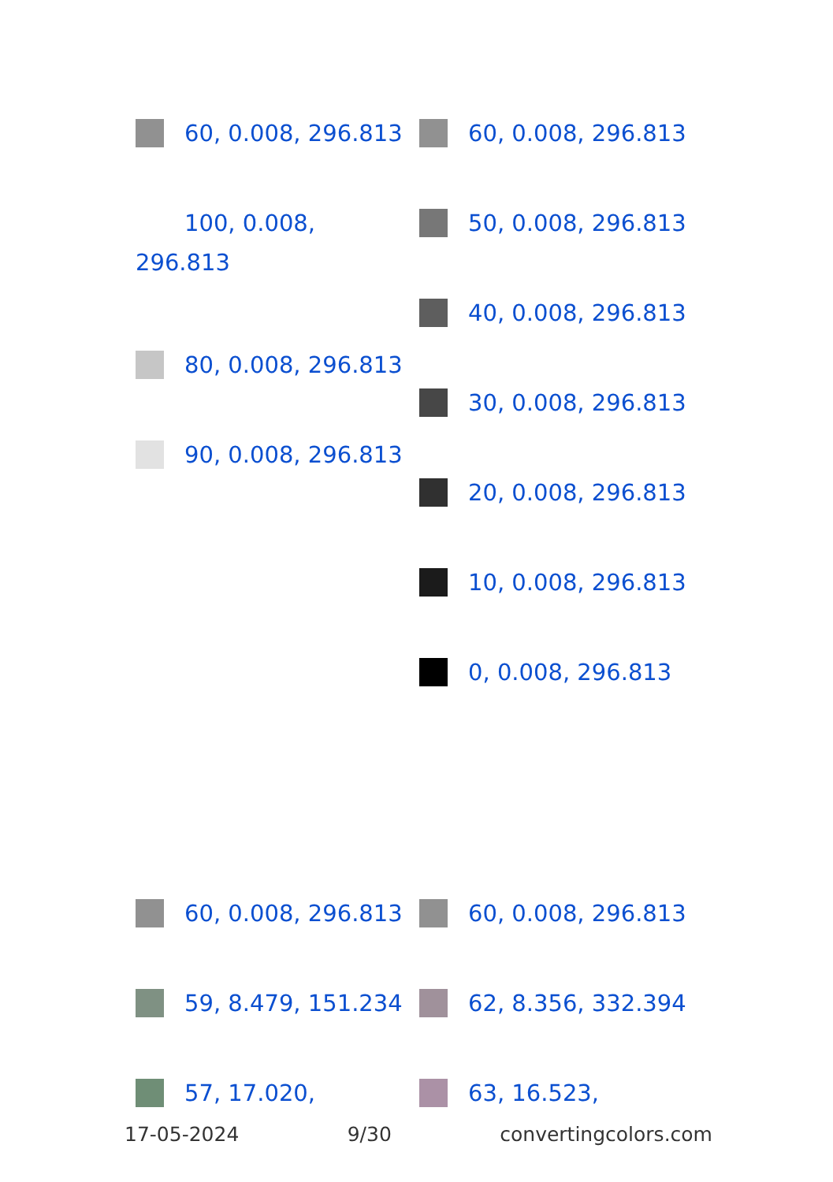60, 0.008, 296.813
100, 0.008,
296.813
80, 0.008, 296.813
90, 0.008, 296.813
60, 0.008, 296.813
50, 0.008, 296.813
40, 0.008, 296.813
30, 0.008, 296.813
20, 0.008, 296.813
10, 0.008, 296.813
0, 0.008, 296.813
60, 0.008, 296.813
59, 8.479, 151.234
57, 17.020,
60, 0.008, 296.813
62, 8.356, 332.394
63, 16.523,
17-05-2024 9/30 convertingcolors.com